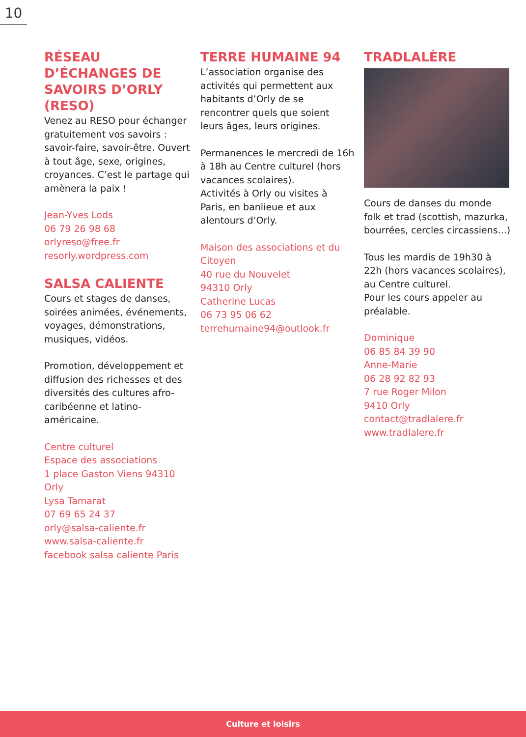10
RÉSEAU D’ÉCHANGES DE SAVOIRS D’ORLY (RESO)
Venez au RESO pour échanger gratuitement vos savoirs : savoir-faire, savoir-être. Ouvert à tout âge, sexe, origines, croyances. C’est le partage qui amènera la paix !
Jean-Yves Lods
06 79 26 98 68
orlyreso@free.fr
resorly.wordpress.com
SALSA CALIENTE
Cours et stages de danses, soirées animées, événements, voyages, démonstrations, musiques, vidéos.
Promotion, développement et diffusion des richesses et des diversités des cultures afro-caribéenne et latino-américaine.
Centre culturel
Espace des associations
1 place Gaston Viens 94310 Orly
Lysa Tamarat
07 69 65 24 37
orly@salsa-caliente.fr
www.salsa-caliente.fr
facebook salsa caliente Paris
TERRE HUMAINE 94
L’association organise des activités qui permettent aux habitants d’Orly de se rencontrer quels que soient leurs âges, leurs origines.
Permanences le mercredi de 16h à 18h au Centre culturel (hors vacances scolaires).
Activités à Orly ou visites à Paris, en banlieue et aux alentours d’Orly.
Maison des associations et du Citoyen
40 rue du Nouvelet
94310 Orly
Catherine Lucas
06 73 95 06 62
terrehumaine94@outlook.fr
TRADLALÈRE
Cours de danses du monde folk et trad (scottish, mazurka, bourrées, cercles circassiens...)
Tous les mardis de 19h30 à 22h (hors vacances scolaires), au Centre culturel.
Pour les cours appeler au préalable.
Dominique
06 85 84 39 90
Anne-Marie
06 28 92 82 93
7 rue Roger Milon
9410 Orly
contact@tradlalere.fr
www.tradlalere.fr
Culture et loisirs